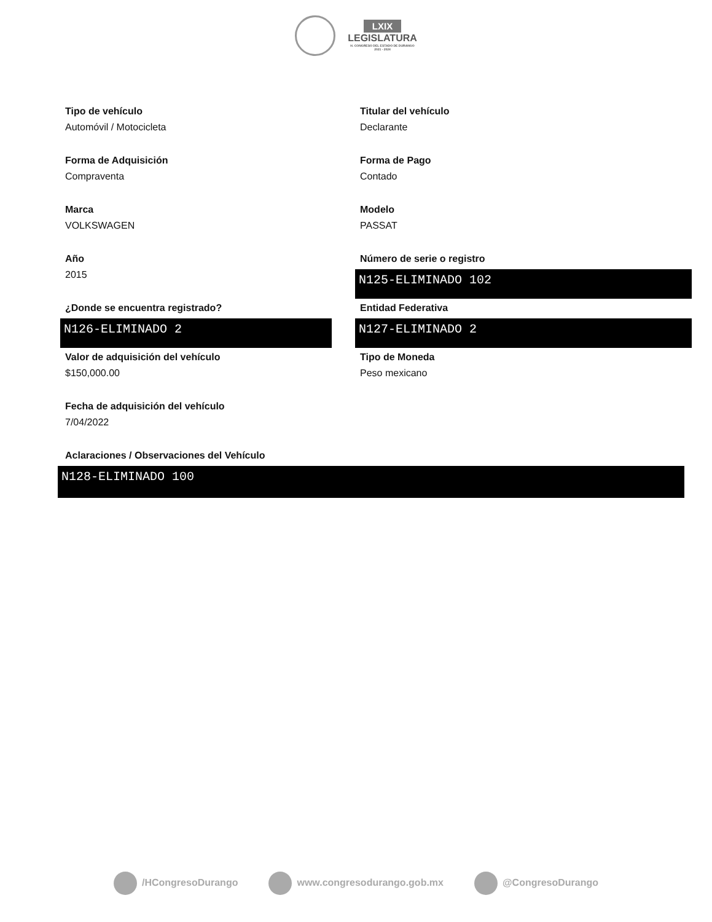LXIX
LEGISLATURA
H. CONGRESO DEL ESTADO DE DURANGO
2021 - 2024
Tipo de vehículo
Automóvil / Motocicleta
Titular del vehículo
Declarante
Forma de Adquisición
Compraventa
Forma de Pago
Contado
Marca
VOLKSWAGEN
Modelo
PASSAT
Año
2015
Número de serie o registro
N125-ELIMINADO 102
¿Donde se encuentra registrado?
N126-ELIMINADO 2
Entidad Federativa
N127-ELIMINADO 2
Valor de adquisición del vehículo
$150,000.00
Tipo de Moneda
Peso mexicano
Fecha de adquisición del vehículo
7/04/2022
Aclaraciones / Observaciones del Vehículo
N128-ELIMINADO 100
/HCongresoDurango www.congresodurango.gob.mx @CongresoDurango